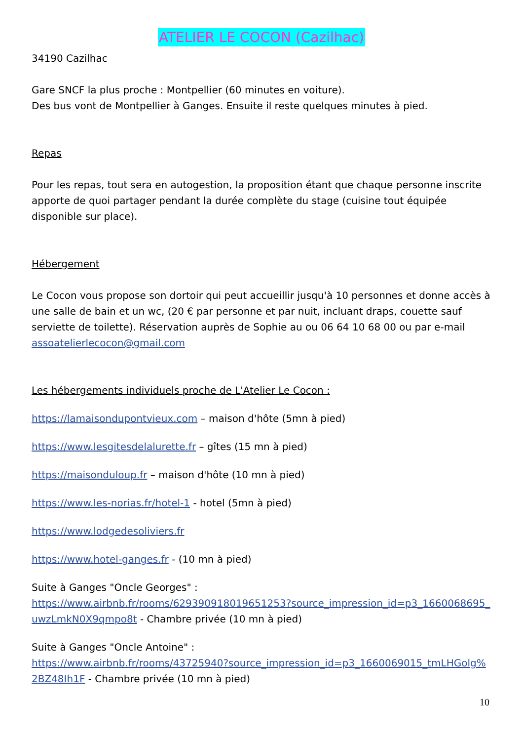ATELIER LE COCON (Cazilhac)
34190 Cazilhac
Gare SNCF la plus proche : Montpellier (60 minutes en voiture).
Des bus vont de Montpellier à Ganges. Ensuite il reste quelques minutes à pied.
Repas
Pour les repas, tout sera en autogestion, la proposition étant que chaque personne inscrite apporte de quoi partager pendant la durée complète du stage (cuisine tout équipée disponible sur place).
Hébergement
Le Cocon vous propose son dortoir qui peut accueillir jusqu'à 10 personnes et donne accès à une salle de bain et un wc, (20 € par personne et par nuit, incluant draps, couette sauf serviette de toilette). Réservation auprès de Sophie au ou 06 64 10 68 00 ou par e-mail assoatelierlecocon@gmail.com
Les hébergements individuels proche de L'Atelier Le Cocon :
https://lamaisondupontvieux.com – maison d'hôte (5mn à pied)
https://www.lesgitesdelalurette.fr – gîtes (15 mn à pied)
https://maisonduloup.fr – maison d'hôte (10 mn à pied)
https://www.les-norias.fr/hotel-1 - hotel (5mn à pied)
https://www.lodgedesoliviers.fr
https://www.hotel-ganges.fr - (10 mn à pied)
Suite à Ganges "Oncle Georges" :
https://www.airbnb.fr/rooms/629390918019651253?source_impression_id=p3_1660068695_uwzLmkN0X9qmpo8t - Chambre privée (10 mn à pied)
Suite à Ganges "Oncle Antoine" :
https://www.airbnb.fr/rooms/43725940?source_impression_id=p3_1660069015_tmLHGolg%2BZ48Ih1F - Chambre privée (10 mn à pied)
10